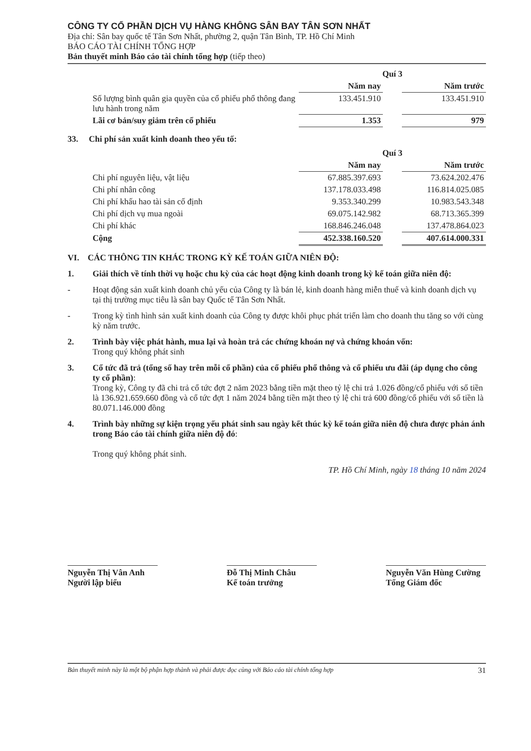CÔNG TY CỔ PHẦN DỊCH VỤ HÀNG KHÔNG SÂN BAY TÂN SƠN NHẤT
Địa chỉ: Sân bay quốc tế Tân Sơn Nhất, phường 2, quận Tân Bình, TP. Hồ Chí Minh
BÁO CÁO TÀI CHÍNH TỔNG HỢP
Bản thuyết minh Báo cáo tài chính tổng hợp (tiếp theo)
| | Quí 3 | | |
| | Năm nay | | Năm trước |
| Số lượng bình quân gia quyền của cổ phiếu phổ thông đang lưu hành trong năm | 133.451.910 | | 133.451.910 |
| Lãi cơ bản/suy giảm trên cổ phiếu | 1.353 | | 979 |
33. Chi phí sản xuất kinh doanh theo yếu tố:
| | Quí 3 | | |
| | Năm nay | | Năm trước |
| Chi phí nguyên liệu, vật liệu | 67.885.397.693 | | 73.624.202.476 |
| Chi phí nhân công | 137.178.033.498 | | 116.814.025.085 |
| Chi phí khấu hao tài sản cố định | 9.353.340.299 | | 10.983.543.348 |
| Chi phí dịch vụ mua ngoài | 69.075.142.982 | | 68.713.365.399 |
| Chi phí khác | 168.846.246.048 | | 137.478.864.023 |
| Cộng | 452.338.160.520 | | 407.614.000.331 |
VI. CÁC THÔNG TIN KHÁC TRONG KỲ KẾ TOÁN GIỮA NIÊN ĐỘ:
1. Giải thích về tính thời vụ hoặc chu kỳ của các hoạt động kinh doanh trong kỳ kế toán giữa niên độ:
- Hoạt động sản xuất kinh doanh chủ yếu của Công ty là bán lẻ, kinh doanh hàng miễn thuế và kinh doanh dịch vụ tại thị trường mục tiêu là sân bay Quốc tế Tân Sơn Nhất.
- Trong kỳ tình hình sản xuất kinh doanh của Công ty được khôi phục phát triển làm cho doanh thu tăng so với cùng kỳ năm trước.
2. Trình bày việc phát hành, mua lại và hoàn trả các chứng khoán nợ và chứng khoán vốn:
Trong quý không phát sinh
3. Cổ tức đã trả (tổng số hay trên mỗi cổ phần) của cổ phiếu phổ thông và cổ phiếu ưu đãi (áp dụng cho công ty cổ phần):
Trong kỳ, Công ty đã chi trả cổ tức đợt 2 năm 2023 bằng tiền mặt theo tỷ lệ chi trả 1.026 đồng/cổ phiếu với số tiền là 136.921.659.660 đồng và cổ tức đợt 1 năm 2024 bằng tiền mặt theo tỷ lệ chi trả 600 đồng/cổ phiếu với số tiền là 80.071.146.000 đồng
4. Trình bày những sự kiện trọng yếu phát sinh sau ngày kết thúc kỳ kế toán giữa niên độ chưa được phản ánh trong Báo cáo tài chính giữa niên độ đó:
Trong quý không phát sinh.
TP. Hồ Chí Minh, ngày 18 tháng 10 năm 2024
Nguyễn Thị Vân Anh
Người lập biểu
Đỗ Thị Minh Châu
Kế toán trưởng
Nguyễn Văn Hùng Cường
Tổng Giám đốc
Bản thuyết minh này là một bộ phận hợp thành và phải được đọc cùng với Báo cáo tài chính tổng hợp 31